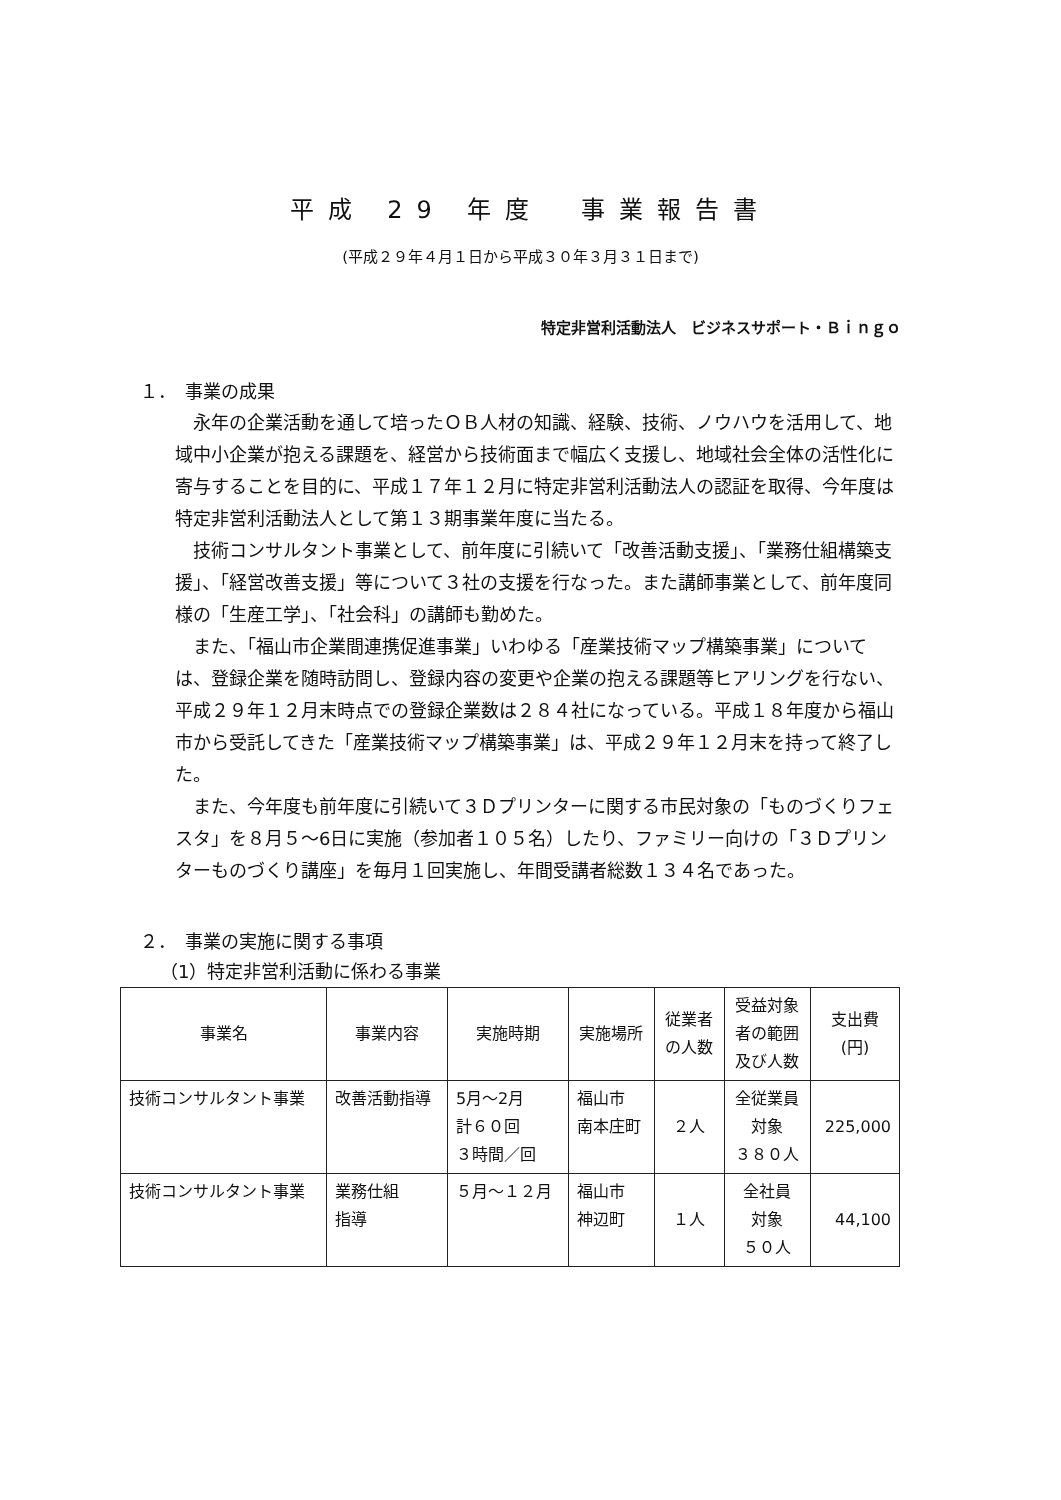平成 29 年度　事業報告書
(平成２９年４月１日から平成３０年３月３１日まで)
特定非営利活動法人　ビジネスサポート・Ｂｉｎｇｏ
１．　事業の成果
永年の企業活動を通して培ったＯＢ人材の知識、経験、技術、ノウハウを活用して、地域中小企業が抱える課題を、経営から技術面まで幅広く支援し、地域社会全体の活性化に寄与することを目的に、平成１７年１２月に特定非営利活動法人の認証を取得、今年度は特定非営利活動法人として第１３期事業年度に当たる。
技術コンサルタント事業として、前年度に引続いて「改善活動支援」、「業務仕組構築支援」、「経営改善支援」等について３社の支援を行なった。また講師事業として、前年度同様の「生産工学」、「社会科」の講師も勤めた。
また、「福山市企業間連携促進事業」いわゆる「産業技術マップ構築事業」については、登録企業を随時訪問し、登録内容の変更や企業の抱える課題等ヒアリングを行ない、平成２９年１２月末時点での登録企業数は２８４社になっている。平成１８年度から福山市から受託してきた「産業技術マップ構築事業」は、平成２９年１２月末を持って終了した。
また、今年度も前年度に引続いて３Ｄプリンターに関する市民対象の「ものづくりフェスタ」を８月５〜6日に実施（参加者１０５名）したり、ファミリー向けの「３Ｄプリンターものづくり講座」を毎月１回実施し、年間受講者総数１３４名であった。
２．　事業の実施に関する事項
（1）特定非営利活動に係わる事業
| 事業名 | 事業内容 | 実施時期 | 実施場所 | 従業者 の人数 | 受益対象 者の範囲 及び人数 | 支出費 (円) |
| --- | --- | --- | --- | --- | --- | --- |
| 技術コンサルタント事業 | 改善活動指導 | 5月〜2月 計６０回 ３時間／回 | 福山市 南本庄町 | ２人 | 全従業員 対象 ３８０人 | 225,000 |
| 技術コンサルタント事業 | 業務仕組 指導 | ５月〜１２月 | 福山市 神辺町 | １人 | 全社員 対象 ５０人 | 44,100 |